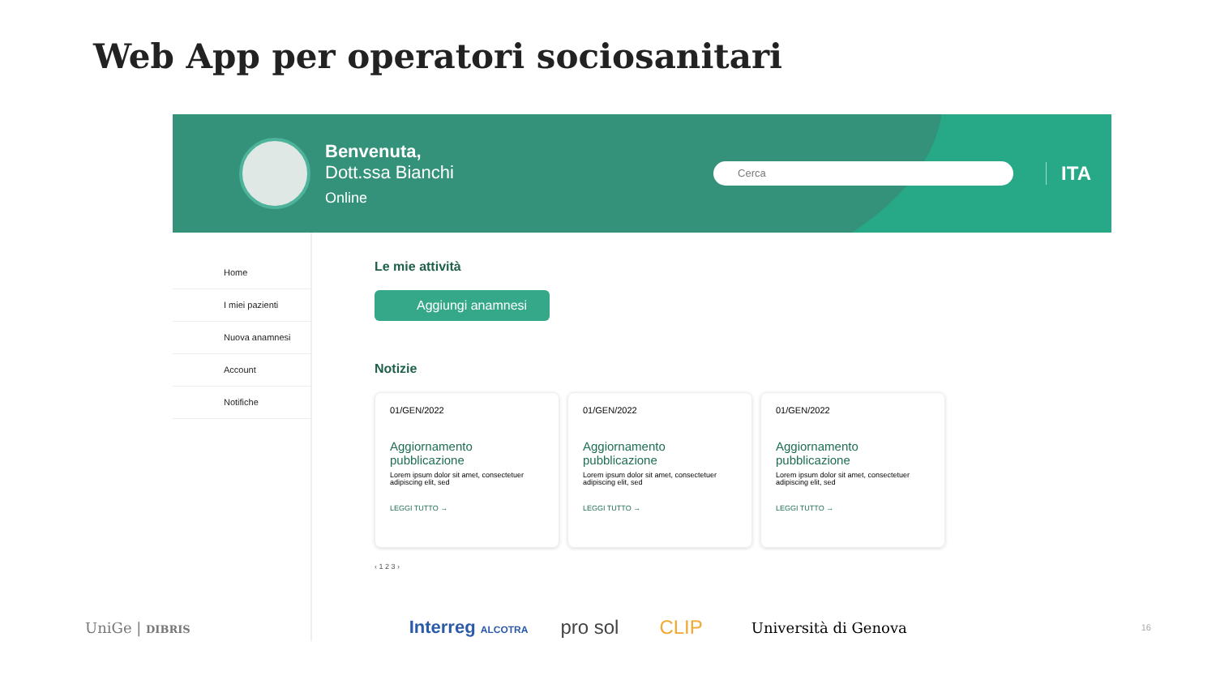Web App per operatori sociosanitari
Benvenuta,
Dott.ssa Bianchi
Online
Cerca
ITA
Home
I miei pazienti
Nuova anamnesi
Account
Notifiche
Le mie attività
Aggiungi anamnesi
Notizie
01/GEN/2022
Aggiornamento pubblicazione
Lorem ipsum dolor sit amet, consectetuer adipiscing elit, sed
LEGGI TUTTO →
01/GEN/2022
Aggiornamento pubblicazione
Lorem ipsum dolor sit amet, consectetuer adipiscing elit, sed
LEGGI TUTTO →
01/GEN/2022
Aggiornamento pubblicazione
Lorem ipsum dolor sit amet, consectetuer adipiscing elit, sed
LEGGI TUTTO →
‹ 1 2 3 ›
UniGe | DIBRIS Interreg ALCOTRA pro sol CLIP Università di Genova 16